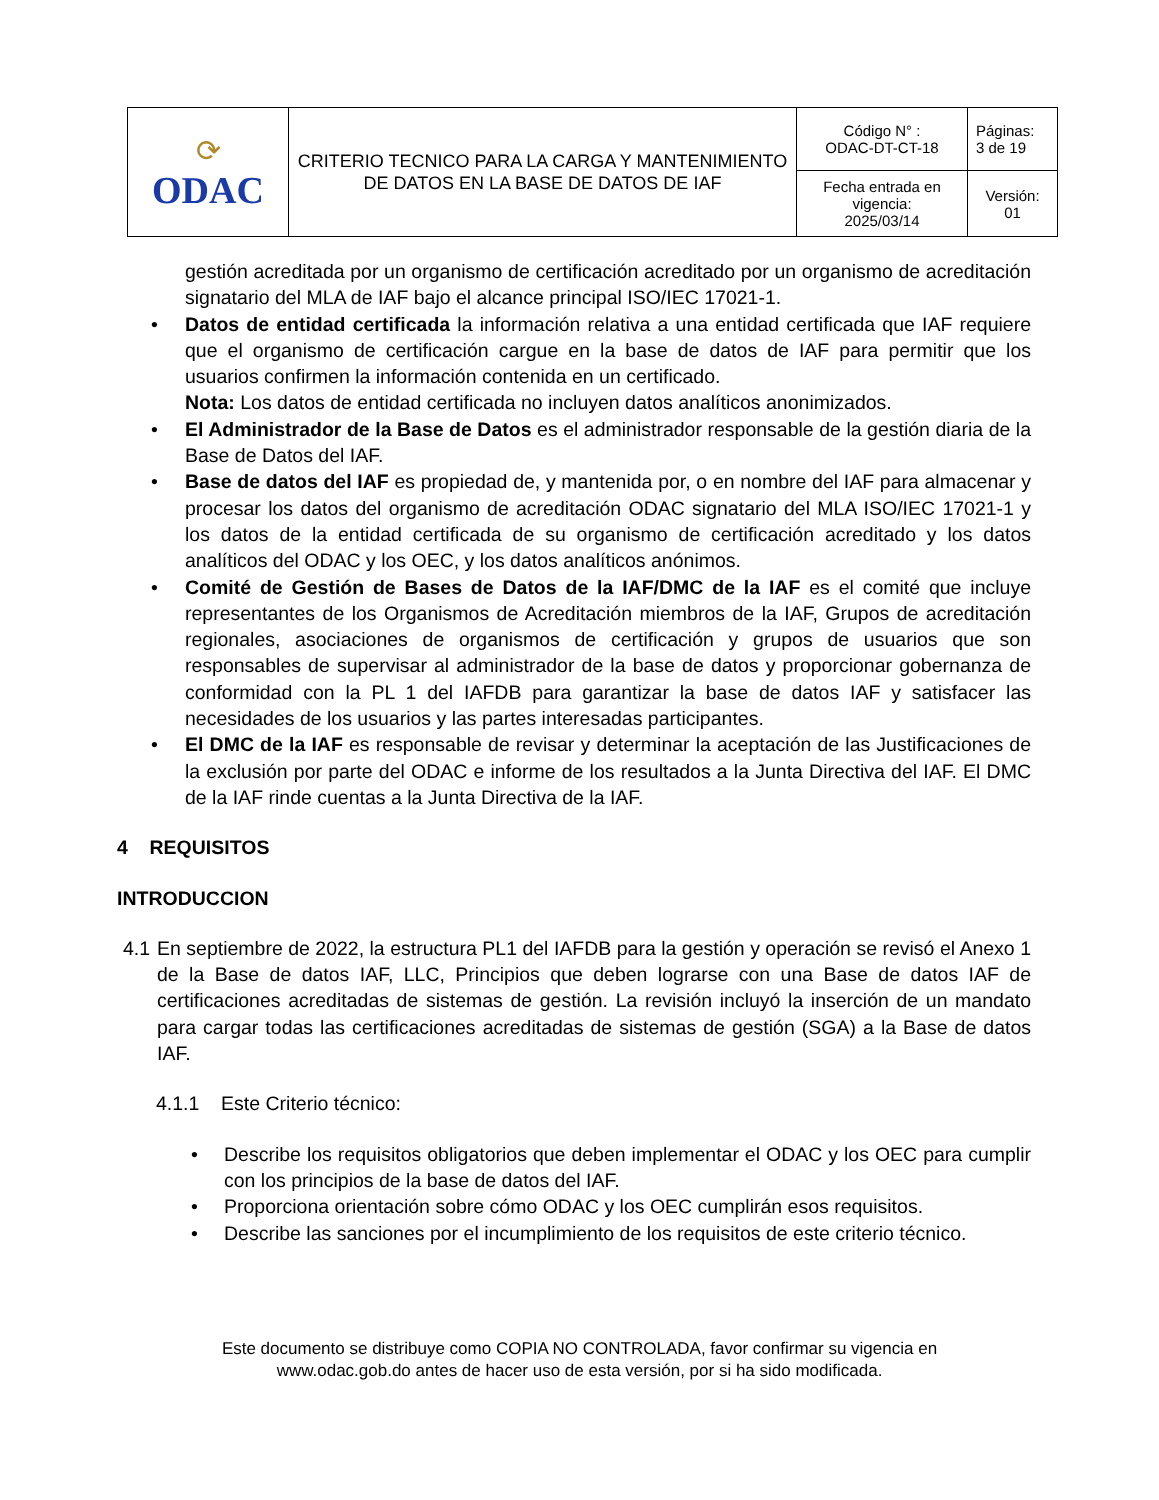| ⟳ ODAC | CRITERIO TECNICO PARA LA CARGA Y MANTENIMIENTO DE DATOS EN LA BASE DE DATOS DE IAF | Código N° : ODAC-DT-CT-18 | Páginas: 3 de 19 |
| | | Fecha entrada en vigencia: 2025/03/14 | Versión: 01 |
gestión acreditada por un organismo de certificación acreditado por un organismo de acreditación signatario del MLA de IAF bajo el alcance principal ISO/IEC 17021-1.
• Datos de entidad certificada la información relativa a una entidad certificada que IAF requiere que el organismo de certificación cargue en la base de datos de IAF para permitir que los usuarios confirmen la información contenida en un certificado.
Nota: Los datos de entidad certificada no incluyen datos analíticos anonimizados.
• El Administrador de la Base de Datos es el administrador responsable de la gestión diaria de la Base de Datos del IAF.
• Base de datos del IAF es propiedad de, y mantenida por, o en nombre del IAF para almacenar y procesar los datos del organismo de acreditación ODAC signatario del MLA ISO/IEC 17021-1 y los datos de la entidad certificada de su organismo de certificación acreditado y los datos analíticos del ODAC y los OEC, y los datos analíticos anónimos.
• Comité de Gestión de Bases de Datos de la IAF/DMC de la IAF es el comité que incluye representantes de los Organismos de Acreditación miembros de la IAF, Grupos de acreditación regionales, asociaciones de organismos de certificación y grupos de usuarios que son responsables de supervisar al administrador de la base de datos y proporcionar gobernanza de conformidad con la PL 1 del IAFDB para garantizar la base de datos IAF y satisfacer las necesidades de los usuarios y las partes interesadas participantes.
• El DMC de la IAF es responsable de revisar y determinar la aceptación de las Justificaciones de la exclusión por parte del ODAC e informe de los resultados a la Junta Directiva del IAF. El DMC de la IAF rinde cuentas a la Junta Directiva de la IAF.
4 REQUISITOS
INTRODUCCION
4.1 En septiembre de 2022, la estructura PL1 del IAFDB para la gestión y operación se revisó el Anexo 1 de la Base de datos IAF, LLC, Principios que deben lograrse con una Base de datos IAF de certificaciones acreditadas de sistemas de gestión. La revisión incluyó la inserción de un mandato para cargar todas las certificaciones acreditadas de sistemas de gestión (SGA) a la Base de datos IAF.
4.1.1 Este Criterio técnico:
• Describe los requisitos obligatorios que deben implementar el ODAC y los OEC para cumplir con los principios de la base de datos del IAF.
• Proporciona orientación sobre cómo ODAC y los OEC cumplirán esos requisitos.
• Describe las sanciones por el incumplimiento de los requisitos de este criterio técnico.
Este documento se distribuye como COPIA NO CONTROLADA, favor confirmar su vigencia en
www.odac.gob.do antes de hacer uso de esta versión, por si ha sido modificada.